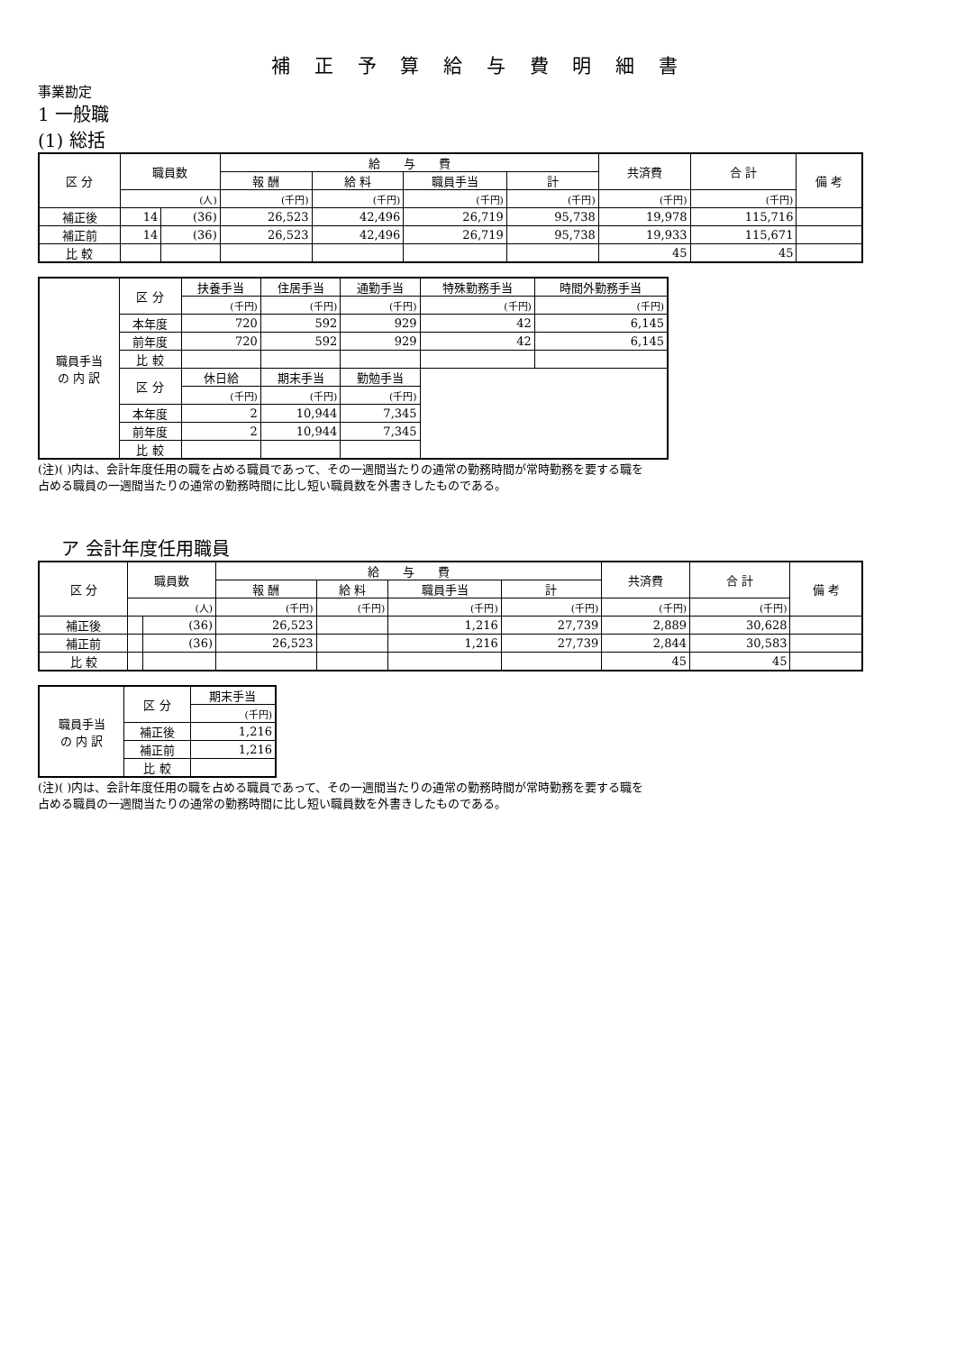補 正 予 算 給 与 費 明 細 書
事業勘定
1 一般職
(1) 総括
| 区 分 | 職員数 | | 給 与 費 | | | | 共済費 | 合 計 | 備 考 |
| --- | --- | --- | --- | --- | --- | --- | --- | --- | --- |
| | | | 報 酬 | 給 料 | 職員手当 | 計 | | | |
| | (人) | | (千円) | (千円) | (千円) | (千円) | (千円) | (千円) | |
| 補正後 | 14 | (36) | 26,523 | 42,496 | 26,719 | 95,738 | 19,978 | 115,716 | |
| 補正前 | 14 | (36) | 26,523 | 42,496 | 26,719 | 95,738 | 19,933 | 115,671 | |
| 比 較 | | | | | | | 45 | 45 | |
| 職員手当 の 内 訳 | 区 分 | 扶養手当 | 住居手当 | 通勤手当 | 特殊勤務手当 | 時間外勤務手当 |
| | | (千円) | (千円) | (千円) | (千円) | (千円) |
| | 本年度 | 720 | 592 | 929 | 42 | 6,145 |
| | 前年度 | 720 | 592 | 929 | 42 | 6,145 |
| | 比 較 | | | | | |
| | 区 分 | 休日給 | 期末手当 | 勤勉手当 | | |
| | | (千円) | (千円) | (千円) | | |
| | 本年度 | 2 | 10,944 | 7,345 | | |
| | 前年度 | 2 | 10,944 | 7,345 | | |
| | 比 較 | | | | | |
(注)( )内は、会計年度任用の職を占める職員であって、その一週間当たりの通常の勤務時間が常時勤務を要する職を
占める職員の一週間当たりの通常の勤務時間に比し短い職員数を外書きしたものである。
　 ア 会計年度任用職員
| 区 分 | 職員数 | | 給 与 費 | | | | 共済費 | 合 計 | 備 考 |
| --- | --- | --- | --- | --- | --- | --- | --- | --- | --- |
| | | | 報 酬 | 給 料 | 職員手当 | 計 | | | |
| | (人) | | (千円) | (千円) | (千円) | (千円) | (千円) | (千円) | |
| 補正後 | | (36) | 26,523 | | 1,216 | 27,739 | 2,889 | 30,628 | |
| 補正前 | | (36) | 26,523 | | 1,216 | 27,739 | 2,844 | 30,583 | |
| 比 較 | | | | | | | 45 | 45 | |
| 職員手当 の 内 訳 | 区 分 | 期末手当 |
| | | (千円) |
| | 補正後 | 1,216 |
| | 補正前 | 1,216 |
| | 比 較 | |
(注)( )内は、会計年度任用の職を占める職員であって、その一週間当たりの通常の勤務時間が常時勤務を要する職を
占める職員の一週間当たりの通常の勤務時間に比し短い職員数を外書きしたものである。